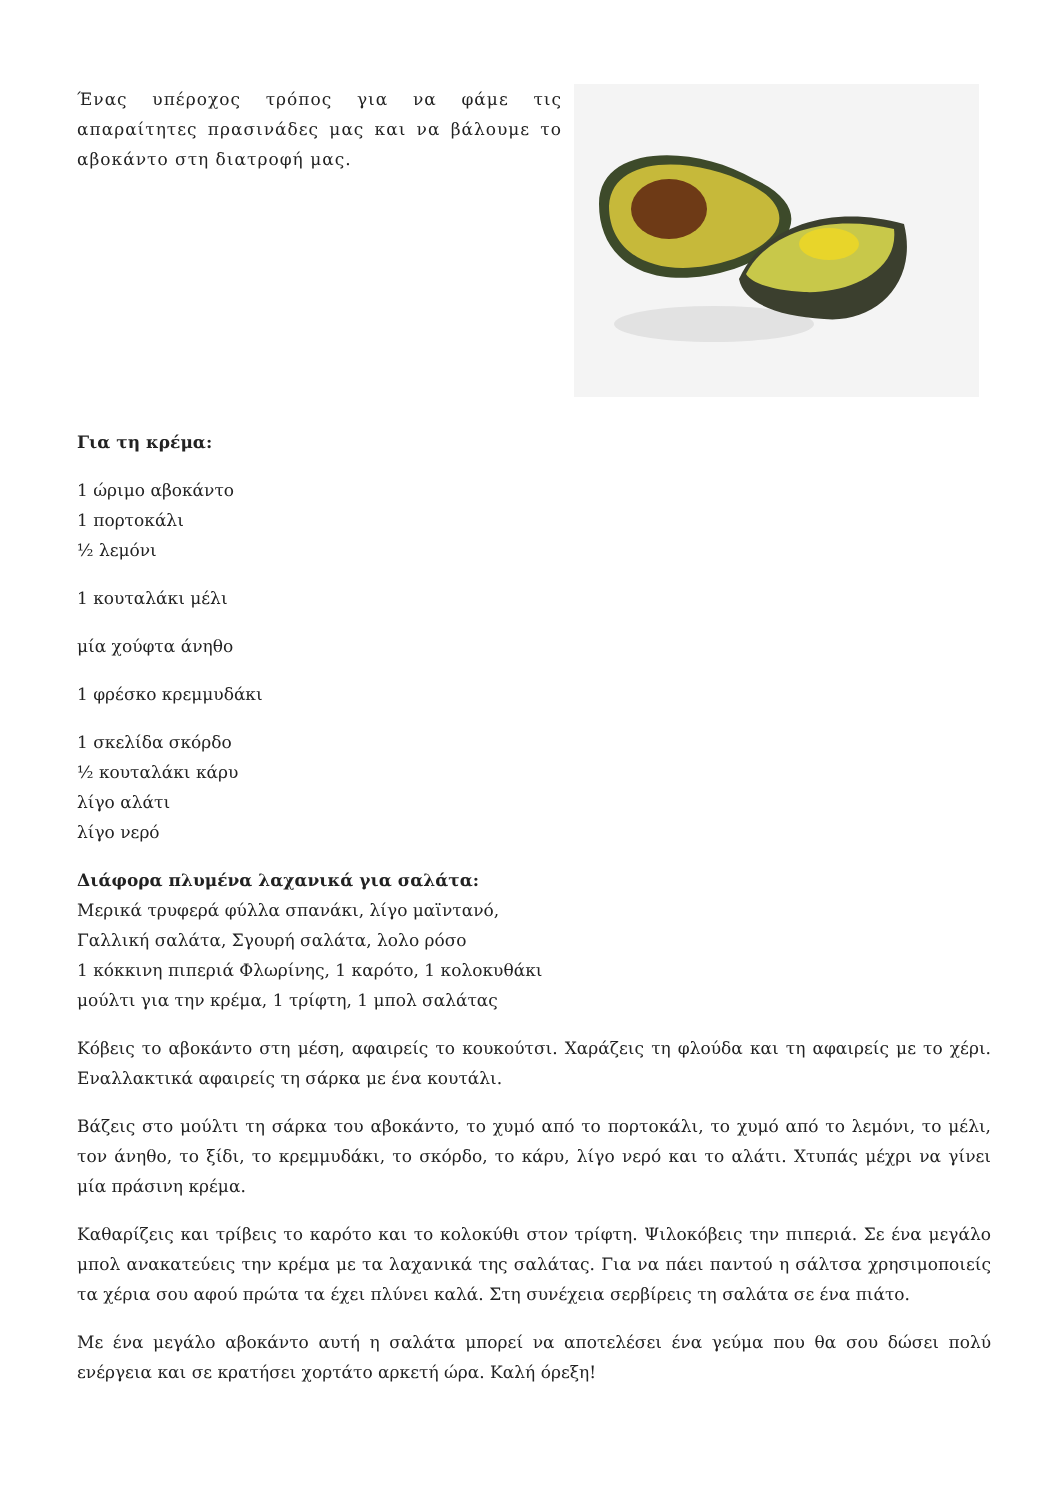Ένας υπέροχος τρόπος για να φάμε τις απαραίτητες πρασινάδες μας και να βάλουμε το αβοκάντο στη διατροφή μας.
Για τη κρέμα:
1 ώριμο αβοκάντο
1 πορτοκάλι
½ λεμόνι
1 κουταλάκι μέλι
μία χούφτα άνηθο
1 φρέσκο κρεμμυδάκι
1 σκελίδα σκόρδο
½ κουταλάκι κάρυ
λίγο αλάτι
λίγο νερό
Διάφορα πλυμένα λαχανικά για σαλάτα:
Μερικά τρυφερά φύλλα σπανάκι, λίγο μαϊντανό,
Γαλλική σαλάτα, Σγουρή σαλάτα, λολο ρόσο
1 κόκκινη πιπεριά Φλωρίνης, 1 καρότο, 1 κολοκυθάκι
μούλτι για την κρέμα, 1 τρίφτη, 1 μπολ σαλάτας
Κόβεις το αβοκάντο στη μέση, αφαιρείς το κουκούτσι. Χαράζεις τη φλούδα και τη αφαιρείς με το χέρι. Εναλλακτικά αφαιρείς τη σάρκα με ένα κουτάλι.
Βάζεις στο μούλτι τη σάρκα του αβοκάντο, το χυμό από το πορτοκάλι, το χυμό από το λεμόνι, το μέλι, τον άνηθο, το ξίδι, το κρεμμυδάκι, το σκόρδο, το κάρυ, λίγο νερό και το αλάτι. Χτυπάς μέχρι να γίνει μία πράσινη κρέμα.
Καθαρίζεις και τρίβεις το καρότο και το κολοκύθι στον τρίφτη. Ψιλοκόβεις την πιπεριά. Σε ένα μεγάλο μπολ ανακατεύεις την κρέμα με τα λαχανικά της σαλάτας. Για να πάει παντού η σάλτσα χρησιμοποιείς τα χέρια σου αφού πρώτα τα έχει πλύνει καλά. Στη συνέχεια σερβίρεις τη σαλάτα σε ένα πιάτο.
Με ένα μεγάλο αβοκάντο αυτή η σαλάτα μπορεί να αποτελέσει ένα γεύμα που θα σου δώσει πολύ ενέργεια και σε κρατήσει χορτάτο αρκετή ώρα. Καλή όρεξη!